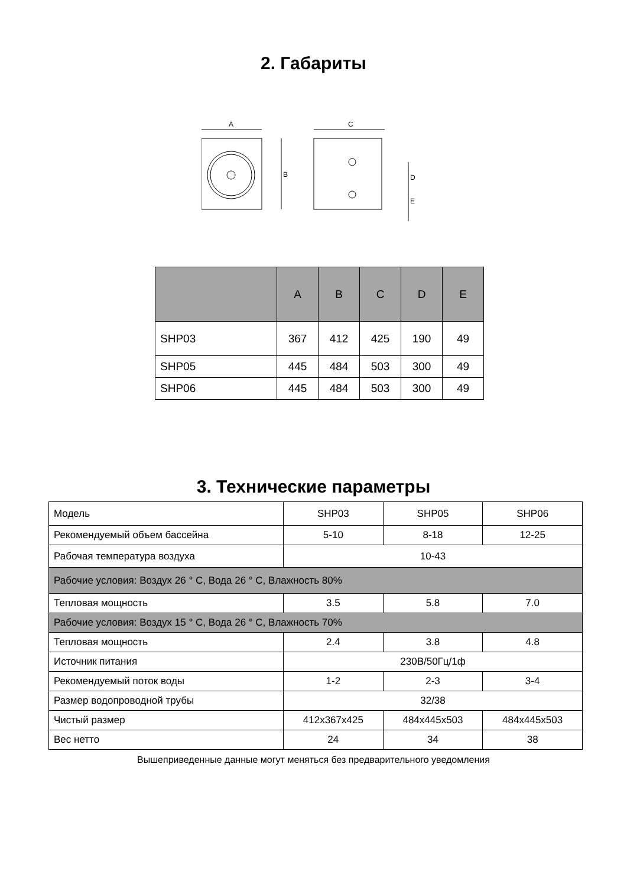2. Габариты
A
B
C
D
E
| | A | B | C | D | E |
| --- | --- | --- | --- | --- | --- |
| SHP03 | 367 | 412 | 425 | 190 | 49 |
| SHP05 | 445 | 484 | 503 | 300 | 49 |
| SHP06 | 445 | 484 | 503 | 300 | 49 |
3. Технические параметры
| Модель | SHP03 | SHP05 | SHP06 |
| Рекомендуемый объем бассейна | 5-10 | 8-18 | 12-25 |
| Рабочая температура воздуха | 10-43 | | |
| Рабочие условия: Воздух 26 ° C, Вода 26 ° C, Влажность 80% | | | |
| Тепловая мощность | 3.5 | 5.8 | 7.0 |
| Рабочие условия: Воздух 15 ° C, Вода 26 ° C, Влажность 70% | | | |
| Тепловая мощность | 2.4 | 3.8 | 4.8 |
| Источник питания | 230В/50Гц/1ф | | |
| Рекомендуемый поток воды | 1-2 | 2-3 | 3-4 |
| Размер водопроводной трубы | 32/38 | | |
| Чистый размер | 412x367x425 | 484x445x503 | 484x445x503 |
| Вес нетто | 24 | 34 | 38 |
Вышеприведенные данные могут меняться без предварительного уведомления